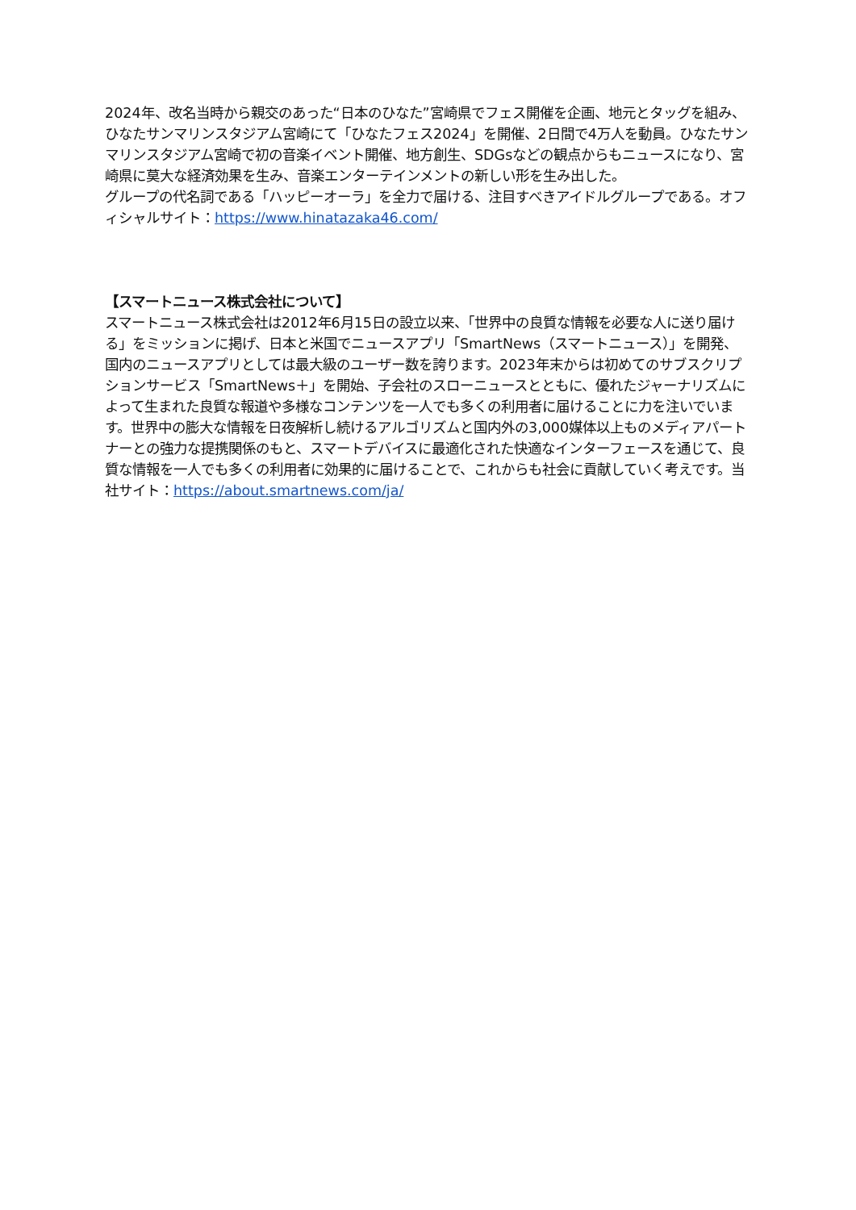2024年、改名当時から親交のあった“日本のひなた”宮崎県でフェス開催を企画、地元とタッグを組み、ひなたサンマリンスタジアム宮崎にて「ひなたフェス2024」を開催、2日間で4万人を動員。ひなたサンマリンスタジアム宮崎で初の音楽イベント開催、地方創生、SDGsなどの観点からもニュースになり、宮崎県に莫大な経済効果を生み、音楽エンターテインメントの新しい形を生み出した。
グループの代名詞である「ハッピーオーラ」を全力で届ける、注目すべきアイドルグループである。オフィシャルサイト：https://www.hinatazaka46.com/
【スマートニュース株式会社について】
スマートニュース株式会社は2012年6月15日の設立以来、「世界中の良質な情報を必要な人に送り届ける」をミッションに掲げ、日本と米国でニュースアプリ「SmartNews（スマートニュース）」を開発、国内のニュースアプリとしては最大級のユーザー数を誇ります。2023年末からは初めてのサブスクリプションサービス「SmartNews＋」を開始、子会社のスローニュースとともに、優れたジャーナリズムによって生まれた良質な報道や多様なコンテンツを一人でも多くの利用者に届けることに力を注いでいます。世界中の膨大な情報を日夜解析し続けるアルゴリズムと国内外の3,000媒体以上ものメディアパートナーとの強力な提携関係のもと、スマートデバイスに最適化された快適なインターフェースを通じて、良質な情報を一人でも多くの利用者に効果的に届けることで、これからも社会に貢献していく考えです。当社サイト：https://about.smartnews.com/ja/